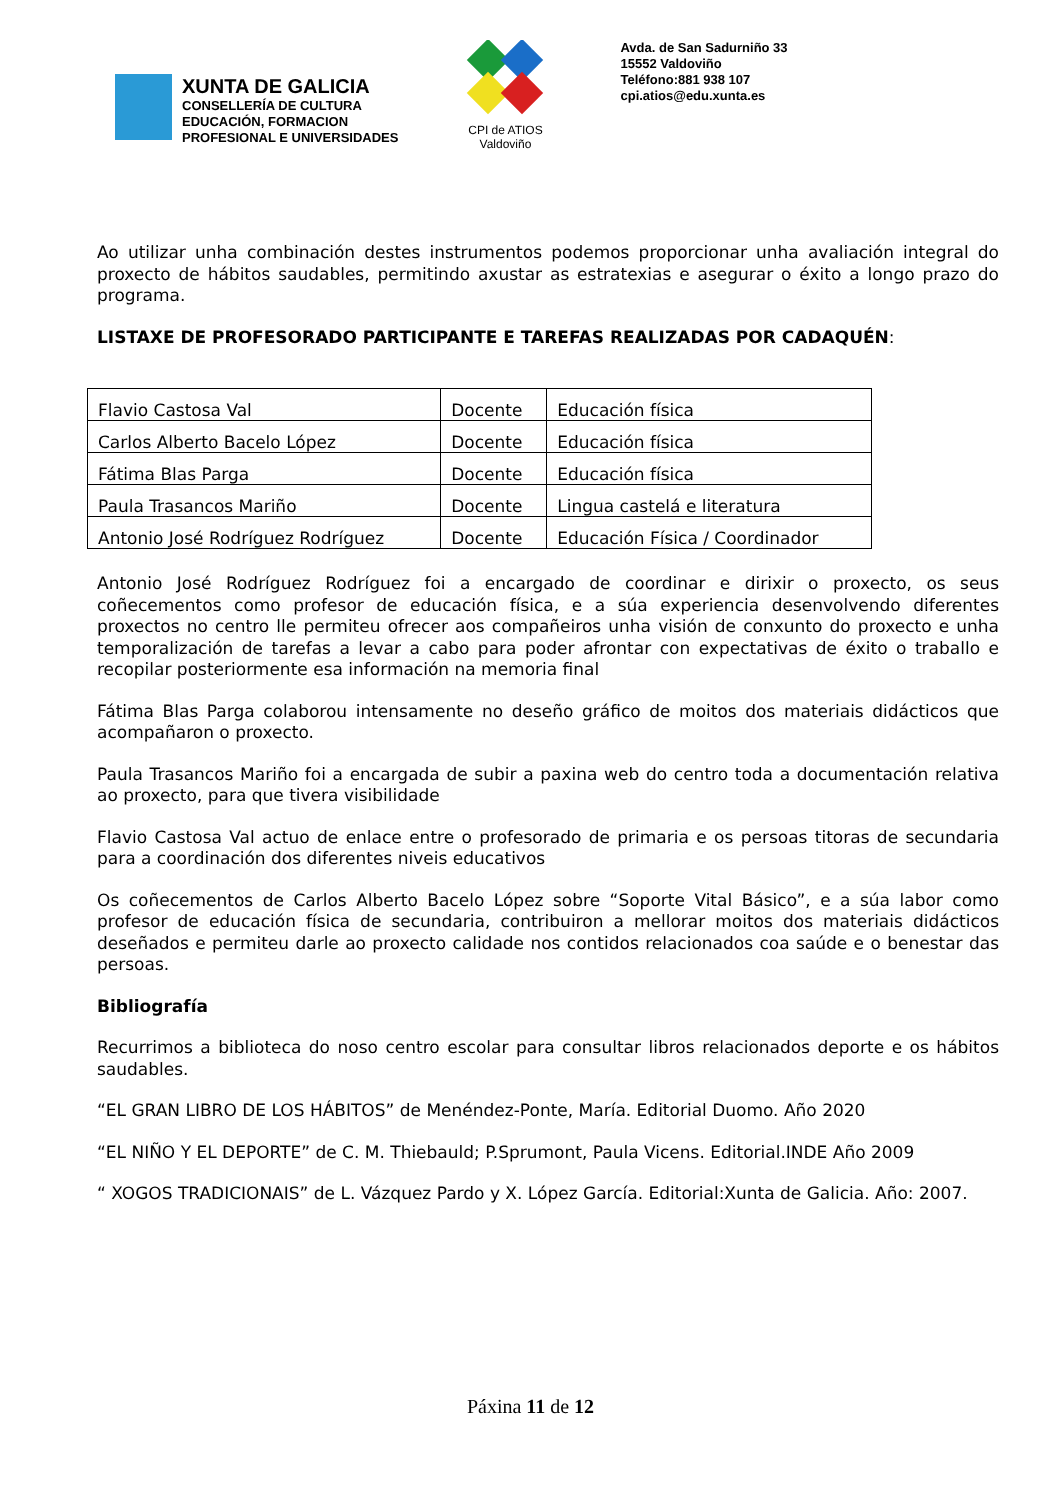XUNTA DE GALICIA
CONSELLERÍA DE CULTURA
EDUCACIÓN, FORMACION
PROFESIONAL E UNIVERSIDADES
CPI de ATIOS
Valdoviño
Avda. de San Sadurniño 33
15552 Valdoviño
Teléfono:881 938 107
cpi.atios@edu.xunta.es
Ao utilizar unha combinación destes instrumentos podemos proporcionar unha avaliación integral do proxecto de hábitos saudables, permitindo axustar as estratexias e asegurar o éxito a longo prazo do programa.
LISTAXE DE PROFESORADO PARTICIPANTE E TAREFAS REALIZADAS POR CADAQUÉN:
| Flavio Castosa Val | Docente | Educación física |
| Carlos Alberto Bacelo López | Docente | Educación física |
| Fátima Blas Parga | Docente | Educación física |
| Paula Trasancos Mariño | Docente | Lingua castelá e literatura |
| Antonio José Rodríguez Rodríguez | Docente | Educación Física / Coordinador |
Antonio José Rodríguez Rodríguez foi a encargado de coordinar e dirixir o proxecto, os seus coñecementos como profesor de educación física, e a súa experiencia desenvolvendo diferentes proxectos no centro lle permiteu ofrecer aos compañeiros unha visión de conxunto do proxecto e unha temporalización de tarefas a levar a cabo para poder afrontar con expectativas de éxito o traballo e recopilar posteriormente esa información na memoria final
Fátima Blas Parga colaborou intensamente no deseño gráfico de moitos dos materiais didácticos que acompañaron o proxecto.
Paula Trasancos Mariño foi a encargada de subir a paxina web do centro toda a documentación relativa ao proxecto, para que tivera visibilidade
Flavio Castosa Val actuo de enlace entre o profesorado de primaria e os persoas titoras de secundaria para a coordinación dos diferentes niveis educativos
Os coñecementos de Carlos Alberto Bacelo López sobre “Soporte Vital Básico”, e a súa labor como profesor de educación física de secundaria, contribuiron a mellorar moitos dos materiais didácticos deseñados e permiteu darle ao proxecto calidade nos contidos relacionados coa saúde e o benestar das persoas.
Bibliografía
Recurrimos a biblioteca do noso centro escolar para consultar libros relacionados deporte e os hábitos saudables.
“EL GRAN LIBRO DE LOS HÁBITOS” de Menéndez-Ponte, María. Editorial Duomo. Año 2020
“EL NIÑO Y EL DEPORTE” de C. M. Thiebauld; P.Sprumont, Paula Vicens. Editorial.INDE Año 2009
“ XOGOS TRADICIONAIS” de L. Vázquez Pardo y X. López García. Editorial:Xunta de Galicia. Año: 2007.
Páxina 11 de 12